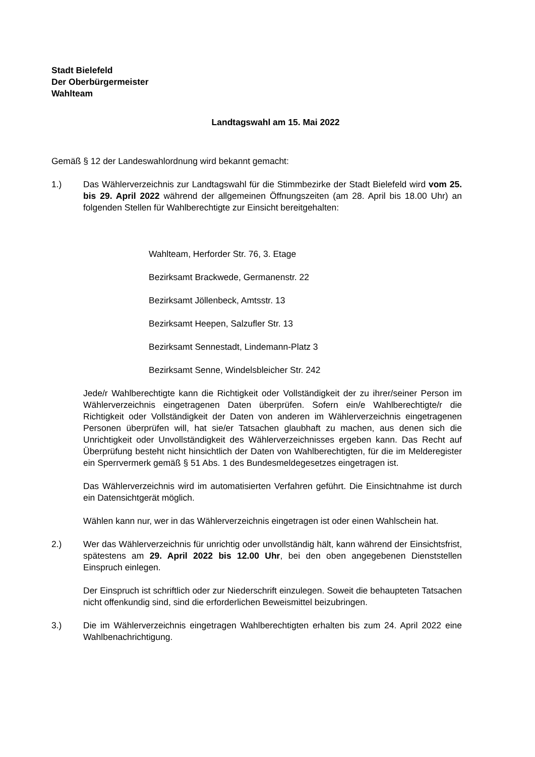Stadt Bielefeld
Der Oberbürgermeister
Wahlteam
Landtagswahl am 15. Mai 2022
Gemäß § 12 der Landeswahlordnung wird bekannt gemacht:
1.) Das Wählerverzeichnis zur Landtagswahl für die Stimmbezirke der Stadt Bielefeld wird vom 25. bis 29. April 2022 während der allgemeinen Öffnungszeiten (am 28. April bis 18.00 Uhr) an folgenden Stellen für Wahlberechtigte zur Einsicht bereitgehalten:
Wahlteam, Herforder Str. 76, 3. Etage
Bezirksamt Brackwede, Germanenstr. 22
Bezirksamt Jöllenbeck, Amtsstr. 13
Bezirksamt Heepen, Salzufler Str. 13
Bezirksamt Sennestadt, Lindemann-Platz 3
Bezirksamt Senne, Windelsbleicher Str. 242
Jede/r Wahlberechtigte kann die Richtigkeit oder Vollständigkeit der zu ihrer/seiner Person im Wählerverzeichnis eingetragenen Daten überprüfen. Sofern ein/e Wahlberechtigte/r die Richtigkeit oder Vollständigkeit der Daten von anderen im Wählerverzeichnis eingetragenen Personen überprüfen will, hat sie/er Tatsachen glaubhaft zu machen, aus denen sich die Unrichtigkeit oder Unvollständigkeit des Wählerverzeichnisses ergeben kann. Das Recht auf Überprüfung besteht nicht hinsichtlich der Daten von Wahlberechtigten, für die im Melderegister ein Sperrvermerk gemäß § 51 Abs. 1 des Bundesmeldegesetzes eingetragen ist.
Das Wählerverzeichnis wird im automatisierten Verfahren geführt. Die Einsichtnahme ist durch ein Datensichtgerät möglich.
Wählen kann nur, wer in das Wählerverzeichnis eingetragen ist oder einen Wahlschein hat.
2.) Wer das Wählerverzeichnis für unrichtig oder unvollständig hält, kann während der Einsichtsfrist, spätestens am 29. April 2022 bis 12.00 Uhr, bei den oben angegebenen Dienststellen Einspruch einlegen.
Der Einspruch ist schriftlich oder zur Niederschrift einzulegen. Soweit die behaupteten Tatsachen nicht offenkundig sind, sind die erforderlichen Beweismittel beizubringen.
3.) Die im Wählerverzeichnis eingetragen Wahlberechtigten erhalten bis zum 24. April 2022 eine Wahlbenachrichtigung.